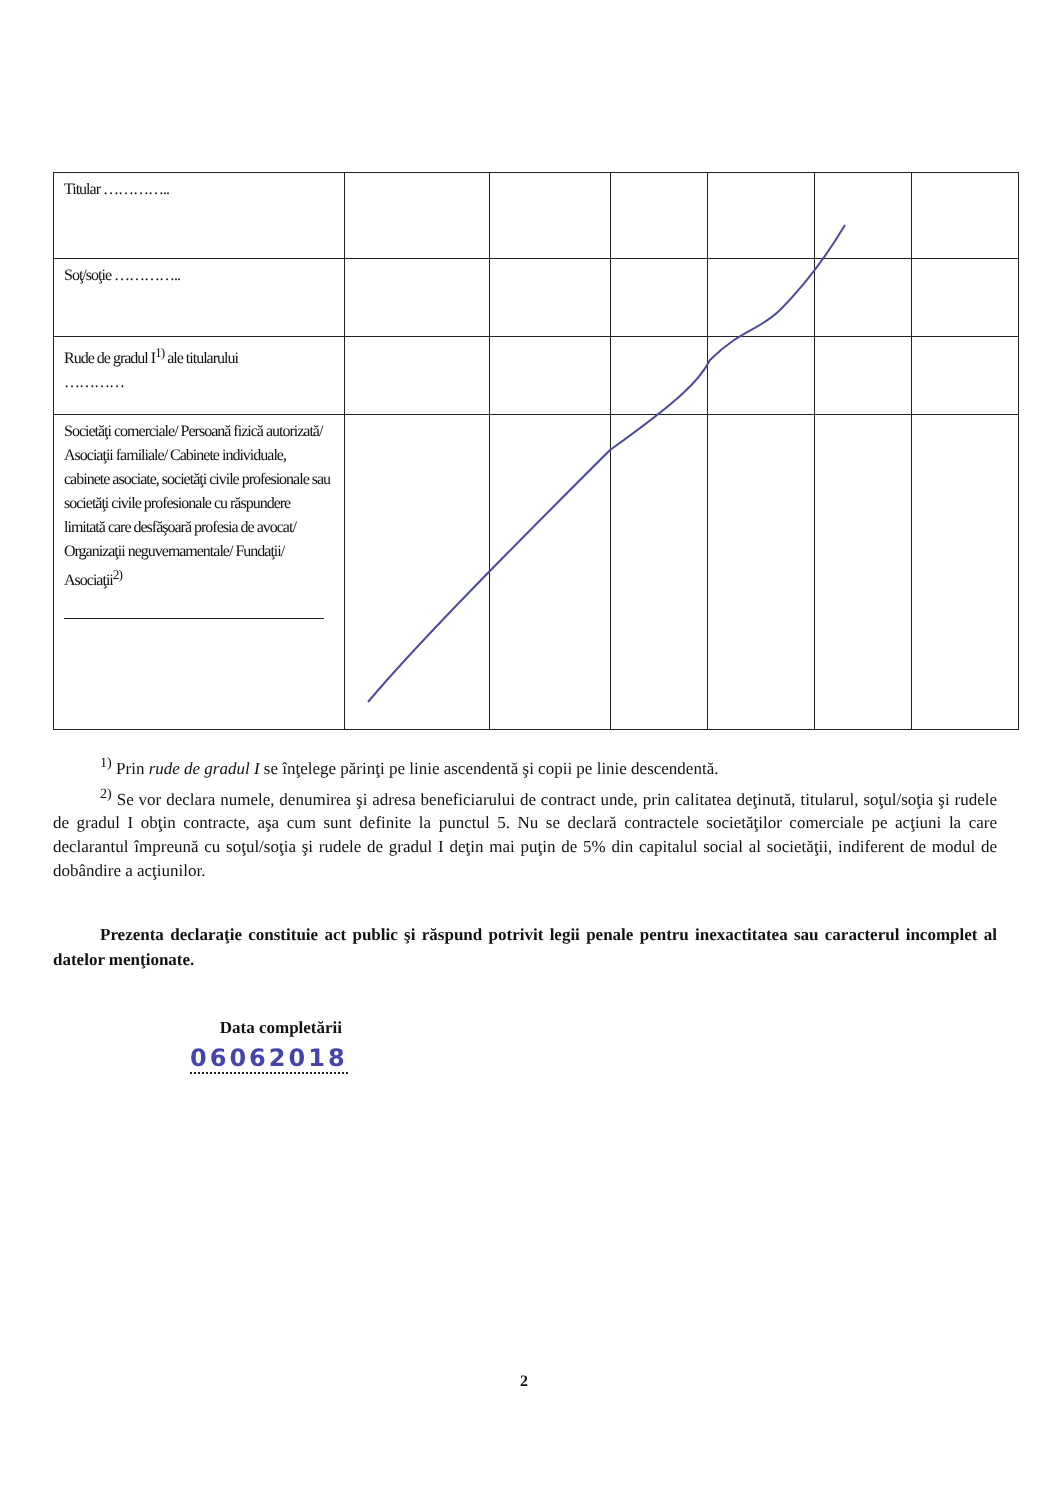| Titular ………….. | | | | | | |
| Soţ/soţie ………….. | | | | | | |
| Rude de gradul I<sup>1)</sup> ale titularului ………… | | | | | | |
| Societăţi comerciale/ Persoană fizică autorizată/ Asociaţii familiale/ Cabinete individuale, cabinete asociate, societăţi civile profesionale sau societăţi civile profesionale cu răspundere limitată care desfăşoară profesia de avocat/ Organizaţii neguvernamentale/ Fundaţii/ Asociaţii<sup>2)</sup> | | | | | | |
<sup>1)</sup> Prin rude de gradul I se înţelege părinţi pe linie ascendentă şi copii pe linie descendentă.
<sup>2)</sup> Se vor declara numele, denumirea şi adresa beneficiarului de contract unde, prin calitatea deţinută, titularul, soţul/soţia şi rudele de gradul I obţin contracte, aşa cum sunt definite la punctul 5. Nu se declară contractele societăţilor comerciale pe acţiuni la care declarantul împreună cu soţul/soţia şi rudele de gradul I deţin mai puţin de 5% din capitalul social al societăţii, indiferent de modul de dobândire a acţiunilor.
Prezenta declaraţie constituie act public şi răspund potrivit legii penale pentru inexactitatea sau caracterul incomplet al datelor menţionate.
Data completării
06062018
2